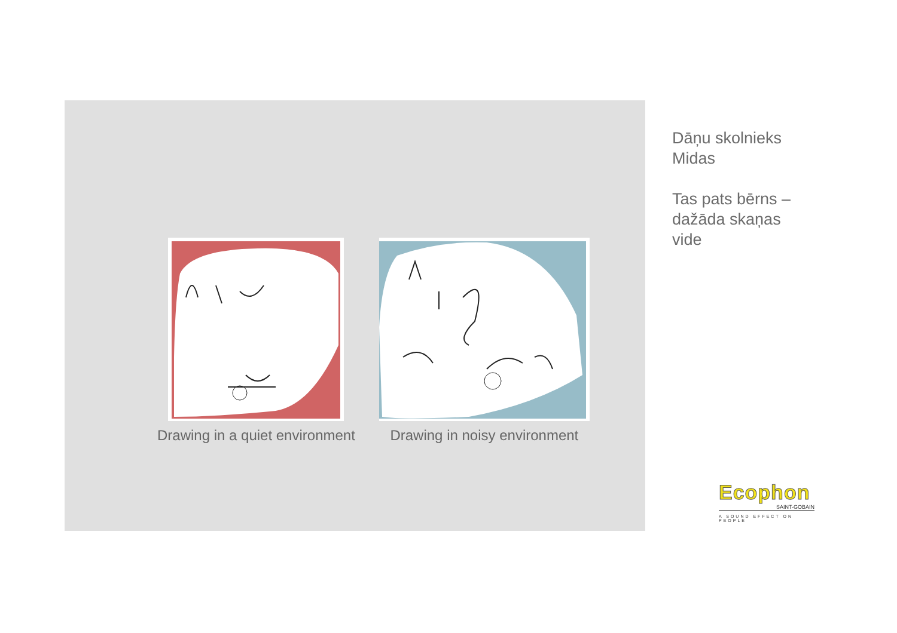Drawing in a quiet environment Drawing in noisy environment
Dāņu skolnieks
Midas
Tas pats bērns –
dažāda skaņas
vide
Ecophon
SAINT-GOBAIN
A SOUND EFFECT ON PEOPLE